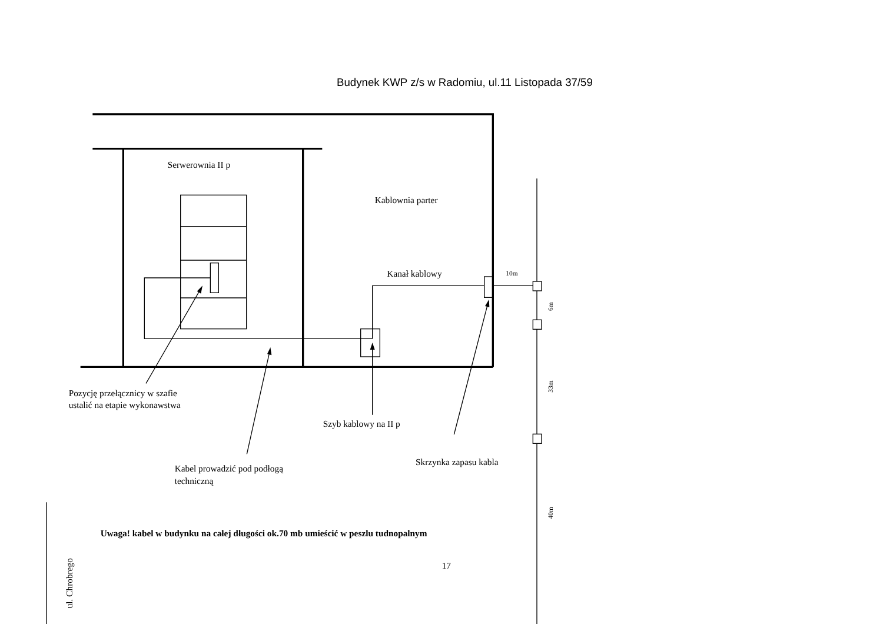Budynek KWP z/s w Radomiu, ul.11 Listopada 37/59
Serwerownia II p
Kablownia parter
Kanał kablowy
10m
6m
33m
Pozycję przełącznicy w szafie
ustalić na etapie wykonawstwa
Szyb kablowy na II p
Skrzynka zapasu kabla
Kabel prowadzić pod podłogą
techniczną
40m
Uwaga! kabel w budynku na całej długości ok.70 mb umieścić w peszlu tudnopalnym
17
ul. Chrobrego